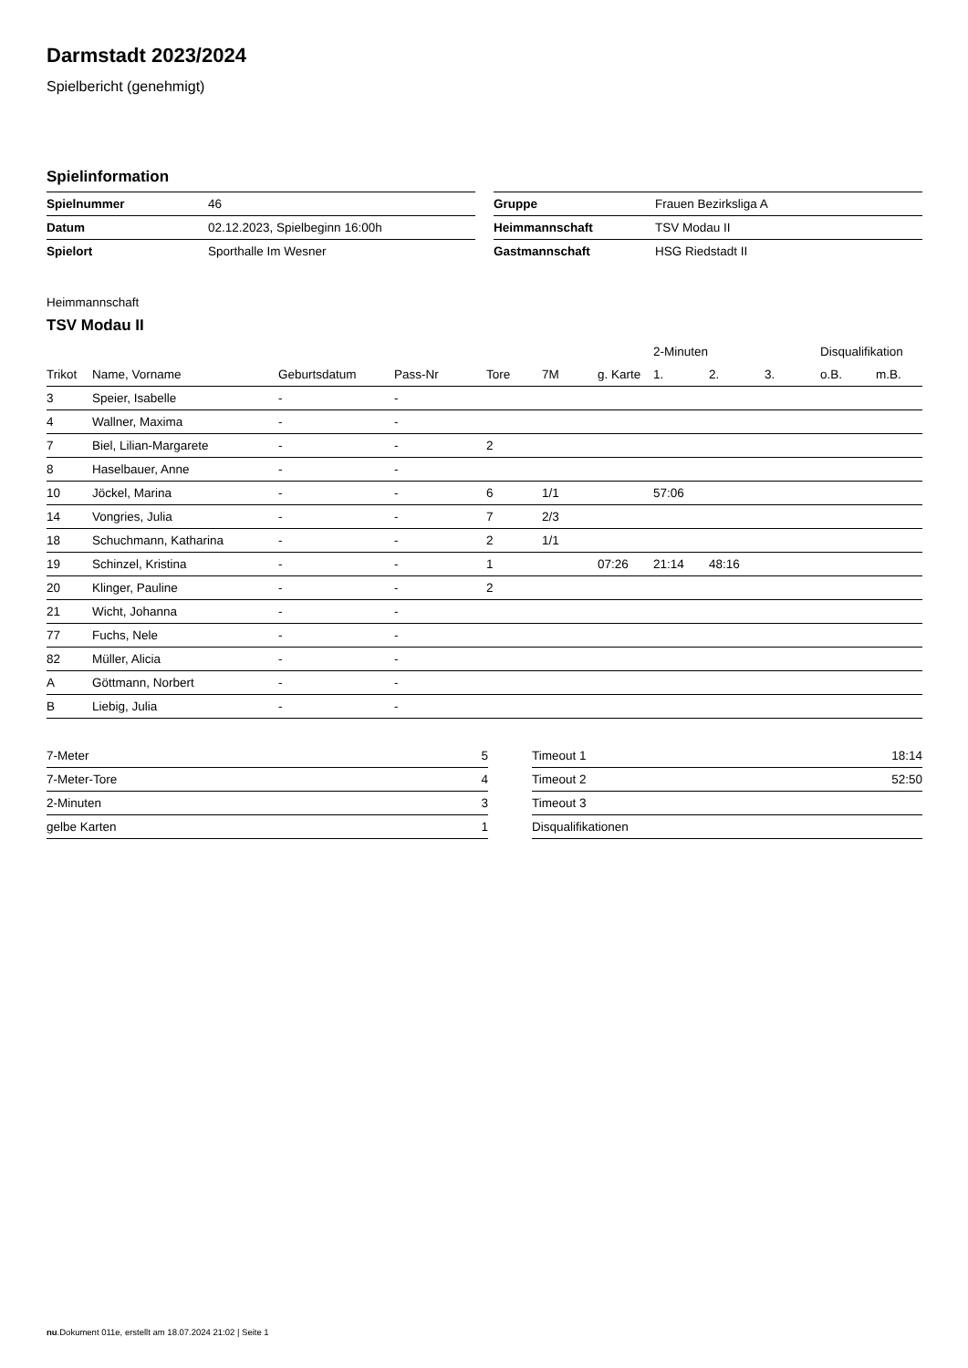Darmstadt 2023/2024
Spielbericht (genehmigt)
Spielinformation
| Spielnummer | 46 |
| Datum | 02.12.2023, Spielbeginn 16:00h |
| Spielort | Sporthalle Im Wesner |
| Gruppe | Frauen Bezirksliga A |
| Heimmannschaft | TSV Modau II |
| Gastmannschaft | HSG Riedstadt II |
Heimmannschaft
TSV Modau II
| | | | | | | | 2-Minuten | | | Disqualifikation | |
| --- | --- | --- | --- | --- | --- | --- | --- | --- | --- | --- | --- |
| Trikot | Name, Vorname | Geburtsdatum | Pass-Nr | Tore | 7M | g. Karte | 1. | 2. | 3. | o.B. | m.B. |
| 3 | Speier, Isabelle | - | - | | | | | | | | |
| 4 | Wallner, Maxima | - | - | | | | | | | | |
| 7 | Biel, Lilian-Margarete | - | - | 2 | | | | | | | |
| 8 | Haselbauer, Anne | - | - | | | | | | | | |
| 10 | Jöckel, Marina | - | - | 6 | 1/1 | | 57:06 | | | | |
| 14 | Vongries, Julia | - | - | 7 | 2/3 | | | | | | |
| 18 | Schuchmann, Katharina | - | - | 2 | 1/1 | | | | | | |
| 19 | Schinzel, Kristina | - | - | 1 | | 07:26 | 21:14 | 48:16 | | | |
| 20 | Klinger, Pauline | - | - | 2 | | | | | | | |
| 21 | Wicht, Johanna | - | - | | | | | | | | |
| 77 | Fuchs, Nele | - | - | | | | | | | | |
| 82 | Müller, Alicia | - | - | | | | | | | | |
| A | Göttmann, Norbert | - | - | | | | | | | | |
| B | Liebig, Julia | - | - | | | | | | | | |
| 7-Meter | 5 |
| 7-Meter-Tore | 4 |
| 2-Minuten | 3 |
| gelbe Karten | 1 |
| Timeout 1 | 18:14 |
| Timeout 2 | 52:50 |
| Timeout 3 | |
| Disqualifikationen | |
nu.Dokument 011e, erstellt am 18.07.2024 21:02 | Seite 1